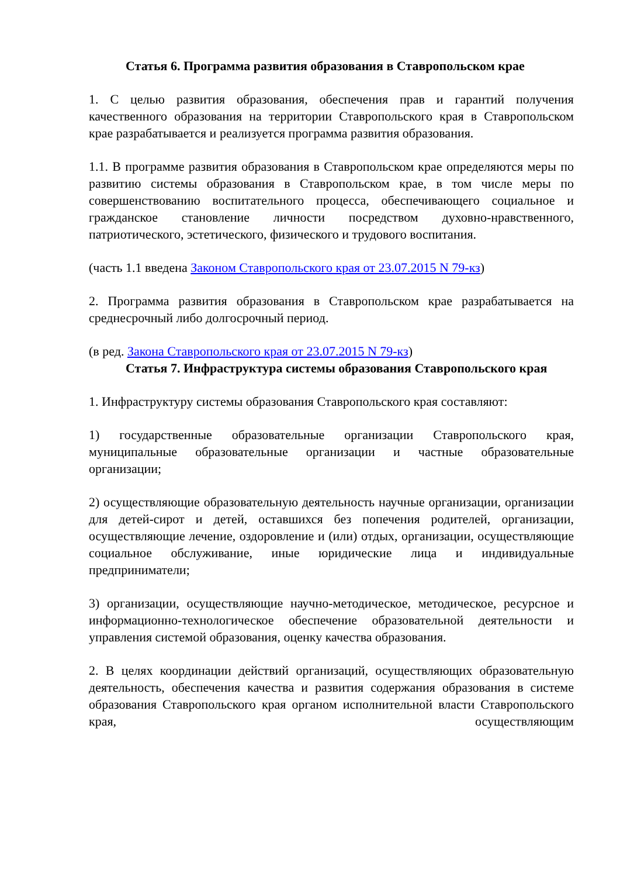Статья 6. Программа развития образования в Ставропольском крае
1. С целью развития образования, обеспечения прав и гарантий получения качественного образования на территории Ставропольского края в Ставропольском крае разрабатывается и реализуется программа развития образования.
1.1. В программе развития образования в Ставропольском крае определяются меры по развитию системы образования в Ставропольском крае, в том числе меры по совершенствованию воспитательного процесса, обеспечивающего социальное и гражданское становление личности посредством духовно-нравственного, патриотического, эстетического, физического и трудового воспитания.
(часть 1.1 введена Законом Ставропольского края от 23.07.2015 N 79-кз)
2. Программа развития образования в Ставропольском крае разрабатывается на среднесрочный либо долгосрочный период.
(в ред. Закона Ставропольского края от 23.07.2015 N 79-кз)
Статья 7. Инфраструктура системы образования Ставропольского края
1. Инфраструктуру системы образования Ставропольского края составляют:
1) государственные образовательные организации Ставропольского края, муниципальные образовательные организации и частные образовательные организации;
2) осуществляющие образовательную деятельность научные организации, организации для детей-сирот и детей, оставшихся без попечения родителей, организации, осуществляющие лечение, оздоровление и (или) отдых, организации, осуществляющие социальное обслуживание, иные юридические лица и индивидуальные предприниматели;
3) организации, осуществляющие научно-методическое, методическое, ресурсное и информационно-технологическое обеспечение образовательной деятельности и управления системой образования, оценку качества образования.
2. В целях координации действий организаций, осуществляющих образовательную деятельность, обеспечения качества и развития содержания образования в системе образования Ставропольского края органом исполнительной власти Ставропольского края, осуществляющим